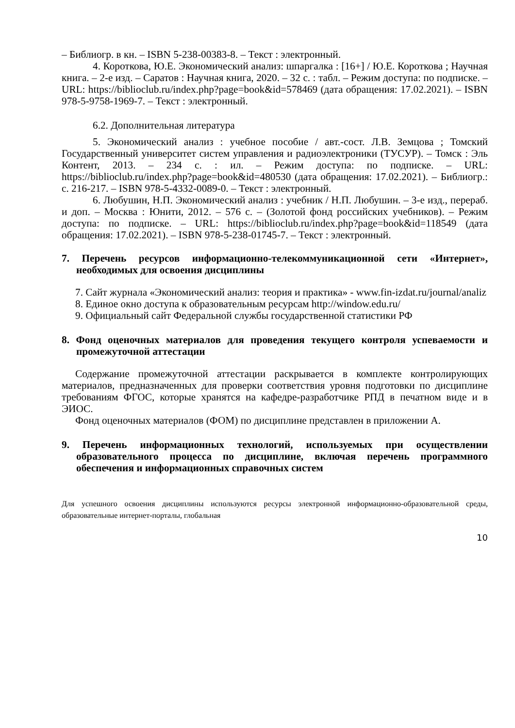– Библиогр. в кн. – ISBN 5-238-00383-8. – Текст : электронный.
4. Короткова, Ю.Е. Экономический анализ: шпаргалка : [16+] / Ю.Е. Короткова ; Научная книга. – 2-е изд. – Саратов : Научная книга, 2020. – 32 с. : табл. – Режим доступа: по подписке. – URL: https://biblioclub.ru/index.php?page=book&id=578469 (дата обращения: 17.02.2021). – ISBN 978-5-9758-1969-7. – Текст : электронный.
6.2. Дополнительная литература
5. Экономический анализ : учебное пособие / авт.-сост. Л.В. Земцова ; Томский Государственный университет систем управления и радиоэлектроники (ТУСУР). – Томск : Эль Контент, 2013. – 234 с. : ил. – Режим доступа: по подписке. – URL: https://biblioclub.ru/index.php?page=book&id=480530 (дата обращения: 17.02.2021). – Библиогр.: с. 216-217. – ISBN 978-5-4332-0089-0. – Текст : электронный.
6. Любушин, Н.П. Экономический анализ : учебник / Н.П. Любушин. – 3-е изд., перераб. и доп. – Москва : Юнити, 2012. – 576 с. – (Золотой фонд российских учебников). – Режим доступа: по подписке. – URL: https://biblioclub.ru/index.php?page=book&id=118549 (дата обращения: 17.02.2021). – ISBN 978-5-238-01745-7. – Текст : электронный.
7. Перечень ресурсов информационно-телекоммуникационной сети «Интернет», необходимых для освоения дисциплины
7. Сайт журнала «Экономический анализ: теория и практика» - www.fin-izdat.ru/journal/analiz
8. Единое окно доступа к образовательным ресурсам http://window.edu.ru/
9. Официальный сайт Федеральной службы государственной статистики РФ
8. Фонд оценочных материалов для проведения текущего контроля успеваемости и промежуточной аттестации
Содержание промежуточной аттестации раскрывается в комплекте контролирующих материалов, предназначенных для проверки соответствия уровня подготовки по дисциплине требованиям ФГОС, которые хранятся на кафедре-разработчике РПД в печатном виде и в ЭИОС.
Фонд оценочных материалов (ФОМ) по дисциплине представлен в приложении А.
9. Перечень информационных технологий, используемых при осуществлении образовательного процесса по дисциплине, включая перечень программного обеспечения и информационных справочных систем
Для успешного освоения дисциплины используются ресурсы электронной информационно-образовательной среды, образовательные интернет-порталы, глобальная
10